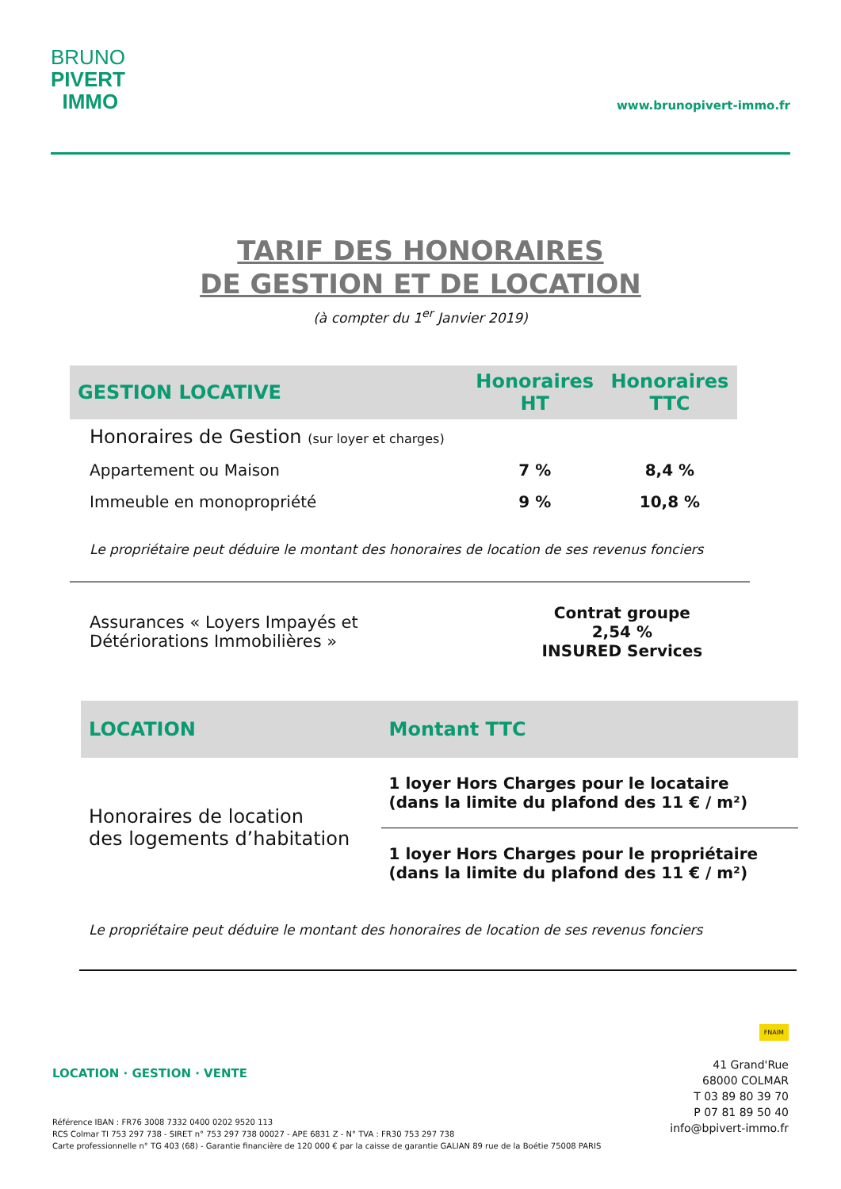BRUNO
PIVERT
IMMO
www.brunopivert-immo.fr
TARIF DES HONORAIRES
DE GESTION ET DE LOCATION
(à compter du 1<sup>er</sup> Janvier 2019)
| GESTION LOCATIVE | Honoraires HT | Honoraires TTC |
| --- | --- | --- |
| Honoraires de Gestion (sur loyer et charges) | | |
| Appartement ou Maison | 7 % | 8,4 % |
| Immeuble en monopropriété | 9 % | 10,8 % |
Le propriétaire peut déduire le montant des honoraires de location de ses revenus fonciers
| Assurances « Loyers Impayés et Détériorations Immobilières » | Contrat groupe 2,54 % INSURED Services |
| LOCATION | Montant TTC |
| --- | --- |
| Honoraires de location des logements d’habitation | 1 loyer Hors Charges pour le locataire (dans la limite du plafond des 11 € / m²) |
| | 1 loyer Hors Charges pour le propriétaire (dans la limite du plafond des 11 € / m²) |
Le propriétaire peut déduire le montant des honoraires de location de ses revenus fonciers
LOCATION · GESTION · VENTE
Référence IBAN : FR76 3008 7332 0400 0202 9520 113
RCS Colmar TI 753 297 738 - SIRET n° 753 297 738 00027 - APE 6831 Z - N° TVA : FR30 753 297 738
Carte professionnelle n° TG 403 (68) - Garantie financière de 120 000 € par la caisse de garantie GALIAN 89 rue de la Boétie 75008 PARIS
FNAIM
41 Grand'Rue
68000 COLMAR
T 03 89 80 39 70
P 07 81 89 50 40
info@bpivert-immo.fr